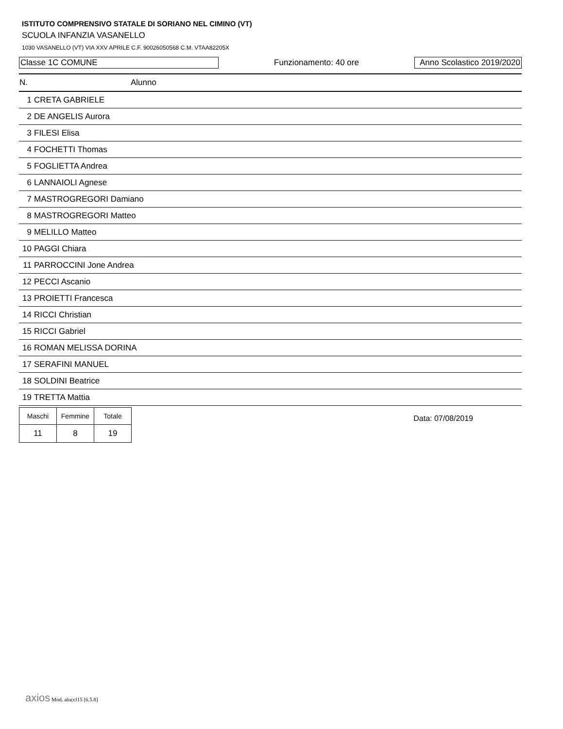ISTITUTO COMPRENSIVO STATALE DI SORIANO NEL CIMINO (VT)
SCUOLA INFANZIA VASANELLO
1030 VASANELLO (VT) VIA XXV APRILE C.F. 90026050568 C.M. VTAA82205X
Classe 1C COMUNE
Funzionamento: 40 ore
Anno Scolastico 2019/2020
| N. | Alunno |
| --- | --- |
| 1 | CRETA GABRIELE |
| 2 | DE ANGELIS Aurora |
| 3 | FILESI Elisa |
| 4 | FOCHETTI Thomas |
| 5 | FOGLIETTA Andrea |
| 6 | LANNAIOLI Agnese |
| 7 | MASTROGREGORI Damiano |
| 8 | MASTROGREGORI Matteo |
| 9 | MELILLO Matteo |
| 10 | PAGGI Chiara |
| 11 | PARROCCINI Jone Andrea |
| 12 | PECCI Ascanio |
| 13 | PROIETTI Francesca |
| 14 | RICCI Christian |
| 15 | RICCI Gabriel |
| 16 | ROMAN MELISSA DORINA |
| 17 | SERAFINI MANUEL |
| 18 | SOLDINI Beatrice |
| 19 | TRETTA Mattia |
| Maschi | Femmine | Totale |
| 11 | 8 | 19 |
Data: 07/08/2019
axios Mod. aluccl15 [6.5.8]